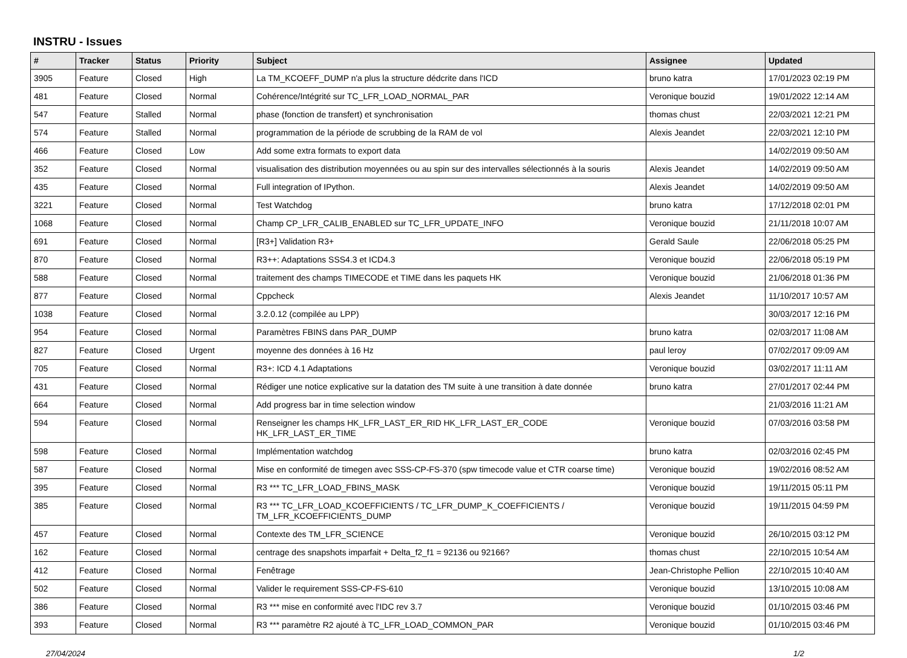INSTRU - Issues
| # | Tracker | Status | Priority | Subject | Assignee | Updated |
| --- | --- | --- | --- | --- | --- | --- |
| 3905 | Feature | Closed | High | La TM_KCOEFF_DUMP n'a plus la structure dédcrite dans l'ICD | bruno katra | 17/01/2023 02:19 PM |
| 481 | Feature | Closed | Normal | Cohérence/Intégrité sur TC_LFR_LOAD_NORMAL_PAR | Veronique bouzid | 19/01/2022 12:14 AM |
| 547 | Feature | Stalled | Normal | phase (fonction de transfert) et synchronisation | thomas chust | 22/03/2021 12:21 PM |
| 574 | Feature | Stalled | Normal | programmation de la période de scrubbing de la RAM de vol | Alexis Jeandet | 22/03/2021 12:10 PM |
| 466 | Feature | Closed | Low | Add some extra formats to export data | | 14/02/2019 09:50 AM |
| 352 | Feature | Closed | Normal | visualisation des distribution moyennées ou au spin sur des intervalles sélectionnés à la souris | Alexis Jeandet | 14/02/2019 09:50 AM |
| 435 | Feature | Closed | Normal | Full integration of IPython. | Alexis Jeandet | 14/02/2019 09:50 AM |
| 3221 | Feature | Closed | Normal | Test Watchdog | bruno katra | 17/12/2018 02:01 PM |
| 1068 | Feature | Closed | Normal | Champ CP_LFR_CALIB_ENABLED sur TC_LFR_UPDATE_INFO | Veronique bouzid | 21/11/2018 10:07 AM |
| 691 | Feature | Closed | Normal | [R3+] Validation R3+ | Gerald Saule | 22/06/2018 05:25 PM |
| 870 | Feature | Closed | Normal | R3++: Adaptations SSS4.3 et ICD4.3 | Veronique bouzid | 22/06/2018 05:19 PM |
| 588 | Feature | Closed | Normal | traitement des champs TIMECODE et TIME dans les paquets HK | Veronique bouzid | 21/06/2018 01:36 PM |
| 877 | Feature | Closed | Normal | Cppcheck | Alexis Jeandet | 11/10/2017 10:57 AM |
| 1038 | Feature | Closed | Normal | 3.2.0.12 (compilée au LPP) | | 30/03/2017 12:16 PM |
| 954 | Feature | Closed | Normal | Paramètres FBINS dans PAR_DUMP | bruno katra | 02/03/2017 11:08 AM |
| 827 | Feature | Closed | Urgent | moyenne des données à 16 Hz | paul leroy | 07/02/2017 09:09 AM |
| 705 | Feature | Closed | Normal | R3+: ICD 4.1 Adaptations | Veronique bouzid | 03/02/2017 11:11 AM |
| 431 | Feature | Closed | Normal | Rédiger une notice explicative sur la datation des TM suite à une transition à date donnée | bruno katra | 27/01/2017 02:44 PM |
| 664 | Feature | Closed | Normal | Add progress bar in time selection window | | 21/03/2016 11:21 AM |
| 594 | Feature | Closed | Normal | Renseigner les champs HK_LFR_LAST_ER_RID HK_LFR_LAST_ER_CODE HK_LFR_LAST_ER_TIME | Veronique bouzid | 07/03/2016 03:58 PM |
| 598 | Feature | Closed | Normal | Implémentation watchdog | bruno katra | 02/03/2016 02:45 PM |
| 587 | Feature | Closed | Normal | Mise en conformité de timegen avec SSS-CP-FS-370 (spw timecode value et CTR coarse time) | Veronique bouzid | 19/02/2016 08:52 AM |
| 395 | Feature | Closed | Normal | R3 *** TC_LFR_LOAD_FBINS_MASK | Veronique bouzid | 19/11/2015 05:11 PM |
| 385 | Feature | Closed | Normal | R3 *** TC_LFR_LOAD_KCOEFFICIENTS / TC_LFR_DUMP_K_COEFFICIENTS / TM_LFR_KCOEFFICIENTS_DUMP | Veronique bouzid | 19/11/2015 04:59 PM |
| 457 | Feature | Closed | Normal | Contexte des TM_LFR_SCIENCE | Veronique bouzid | 26/10/2015 03:12 PM |
| 162 | Feature | Closed | Normal | centrage des snapshots imparfait + Delta_f2_f1 = 92136 ou 92166? | thomas chust | 22/10/2015 10:54 AM |
| 412 | Feature | Closed | Normal | Fenêtrage | Jean-Christophe Pellion | 22/10/2015 10:40 AM |
| 502 | Feature | Closed | Normal | Valider le requirement SSS-CP-FS-610 | Veronique bouzid | 13/10/2015 10:08 AM |
| 386 | Feature | Closed | Normal | R3 *** mise en conformité avec l'IDC rev 3.7 | Veronique bouzid | 01/10/2015 03:46 PM |
| 393 | Feature | Closed | Normal | R3 *** paramètre R2 ajouté à TC_LFR_LOAD_COMMON_PAR | Veronique bouzid | 01/10/2015 03:46 PM |
27/04/2024 1/2